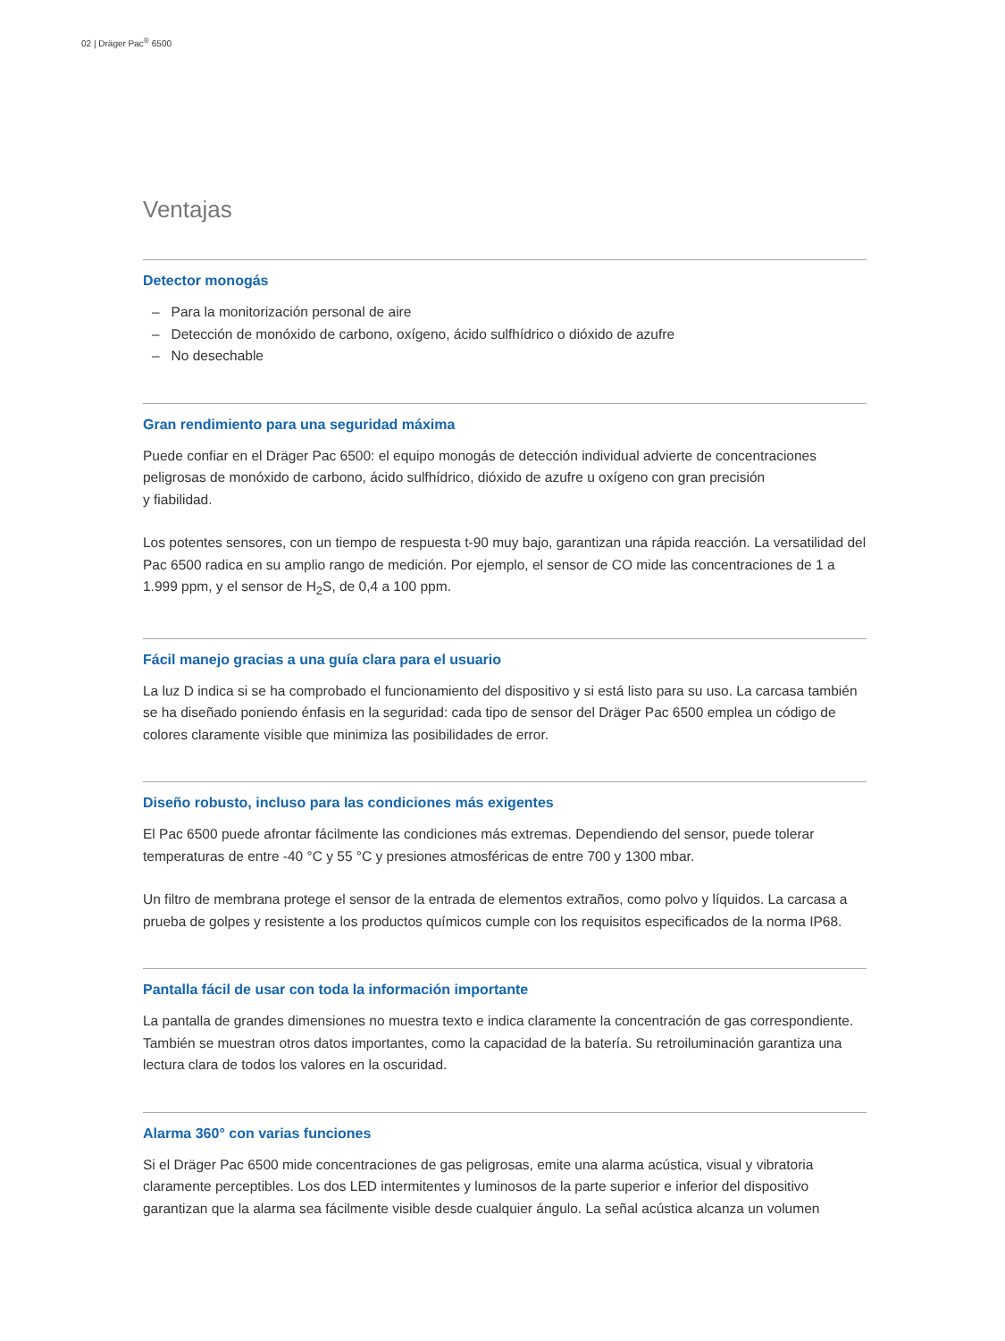02 | Dräger Pac<sup>®</sup> 6500
Ventajas
Detector monogás
– Para la monitorización personal de aire
– Detección de monóxido de carbono, oxígeno, ácido sulfhídrico o dióxido de azufre
– No desechable
Gran rendimiento para una seguridad máxima
Puede confiar en el Dräger Pac 6500: el equipo monogás de detección individual advierte de concentraciones peligrosas de monóxido de carbono, ácido sulfhídrico, dióxido de azufre u oxígeno con gran precisión
y fiabilidad.
Los potentes sensores, con un tiempo de respuesta t-90 muy bajo, garantizan una rápida reacción. La versatilidad del Pac 6500 radica en su amplio rango de medición. Por ejemplo, el sensor de CO mide las concentraciones de 1 a 1.999 ppm, y el sensor de H<sub>2</sub>S, de 0,4 a 100 ppm.
Fácil manejo gracias a una guía clara para el usuario
La luz D indica si se ha comprobado el funcionamiento del dispositivo y si está listo para su uso. La carcasa también se ha diseñado poniendo énfasis en la seguridad: cada tipo de sensor del Dräger Pac 6500 emplea un código de colores claramente visible que minimiza las posibilidades de error.
Diseño robusto, incluso para las condiciones más exigentes
El Pac 6500 puede afrontar fácilmente las condiciones más extremas. Dependiendo del sensor, puede tolerar temperaturas de entre -40 °C y 55 °C y presiones atmosféricas de entre 700 y 1300 mbar.
Un filtro de membrana protege el sensor de la entrada de elementos extraños, como polvo y líquidos. La carcasa a prueba de golpes y resistente a los productos químicos cumple con los requisitos especificados de la norma IP68.
Pantalla fácil de usar con toda la información importante
La pantalla de grandes dimensiones no muestra texto e indica claramente la concentración de gas correspondiente. También se muestran otros datos importantes, como la capacidad de la batería. Su retroiluminación garantiza una lectura clara de todos los valores en la oscuridad.
Alarma 360° con varias funciones
Si el Dräger Pac 6500 mide concentraciones de gas peligrosas, emite una alarma acústica, visual y vibratoria claramente perceptibles. Los dos LED intermitentes y luminosos de la parte superior e inferior del dispositivo garantizan que la alarma sea fácilmente visible desde cualquier ángulo. La señal acústica alcanza un volumen